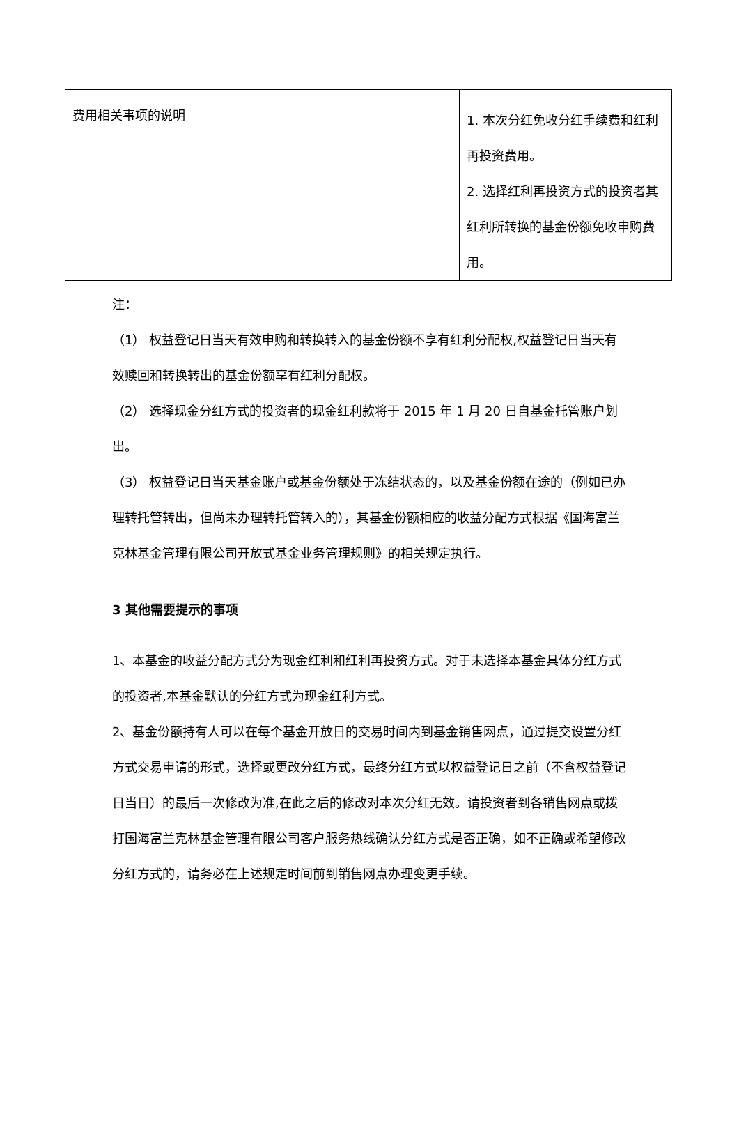| 费用相关事项的说明 | 1. 本次分红免收分红手续费和红利再投资费用。 2. 选择红利再投资方式的投资者其红利所转换的基金份额免收申购费用。 |
注：
（1） 权益登记日当天有效申购和转换转入的基金份额不享有红利分配权,权益登记日当天有效赎回和转换转出的基金份额享有红利分配权。
（2） 选择现金分红方式的投资者的现金红利款将于 2015 年 1 月 20 日自基金托管账户划出。
（3） 权益登记日当天基金账户或基金份额处于冻结状态的，以及基金份额在途的（例如已办理转托管转出，但尚未办理转托管转入的），其基金份额相应的收益分配方式根据《国海富兰克林基金管理有限公司开放式基金业务管理规则》的相关规定执行。
3 其他需要提示的事项
1、本基金的收益分配方式分为现金红利和红利再投资方式。对于未选择本基金具体分红方式的投资者,本基金默认的分红方式为现金红利方式。
2、基金份额持有人可以在每个基金开放日的交易时间内到基金销售网点，通过提交设置分红方式交易申请的形式，选择或更改分红方式，最终分红方式以权益登记日之前（不含权益登记日当日）的最后一次修改为准,在此之后的修改对本次分红无效。请投资者到各销售网点或拨打国海富兰克林基金管理有限公司客户服务热线确认分红方式是否正确，如不正确或希望修改分红方式的，请务必在上述规定时间前到销售网点办理变更手续。